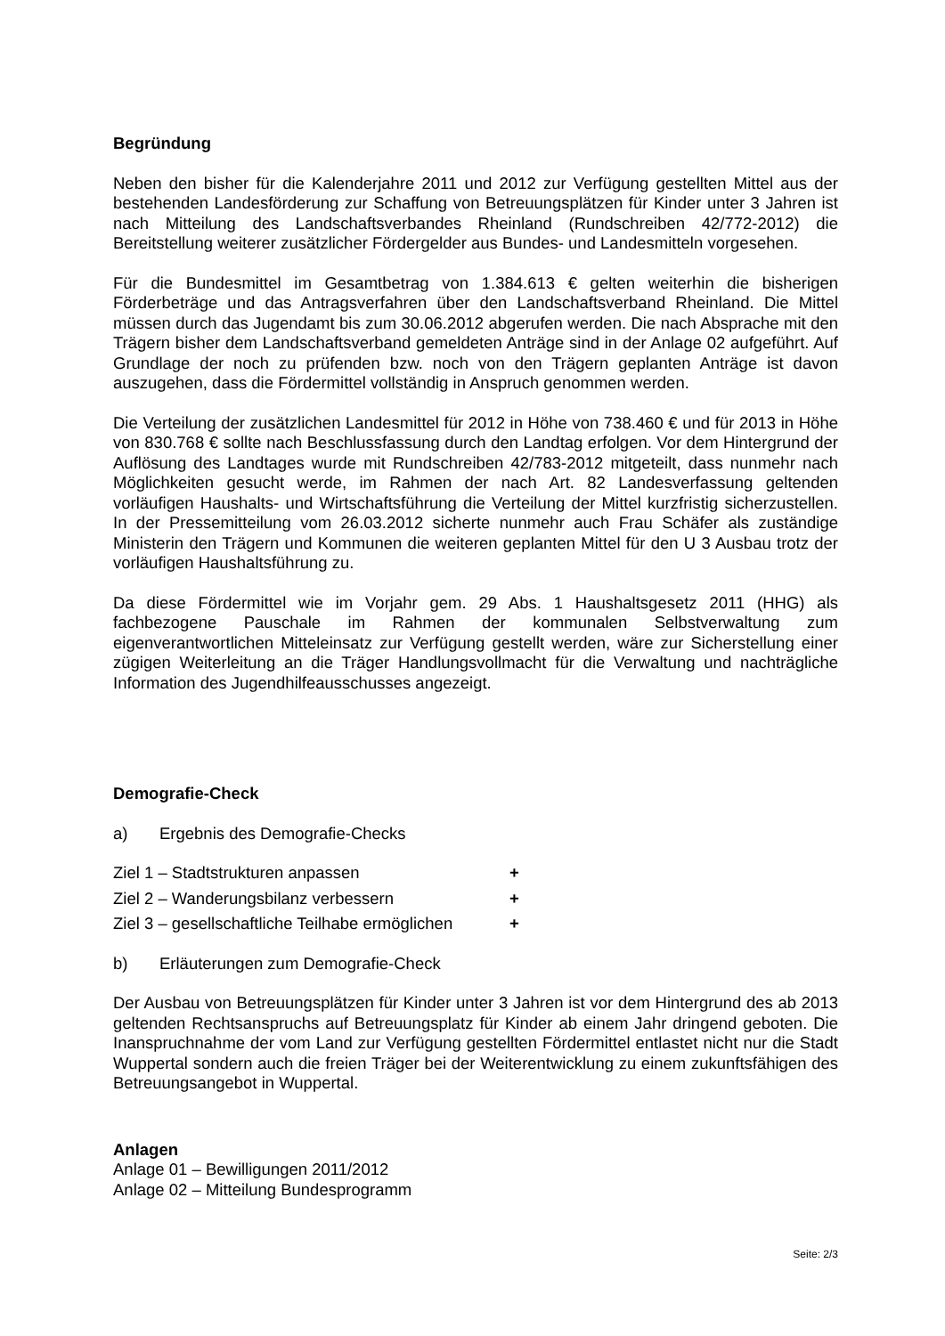Begründung
Neben den bisher für die Kalenderjahre 2011 und 2012 zur Verfügung gestellten Mittel aus der bestehenden Landesförderung zur Schaffung von Betreuungsplätzen für Kinder unter 3 Jahren ist nach Mitteilung des Landschaftsverbandes Rheinland (Rundschreiben 42/772-2012) die Bereitstellung weiterer zusätzlicher Fördergelder aus Bundes- und Landesmitteln vorgesehen.
Für die Bundesmittel im Gesamtbetrag von 1.384.613 € gelten weiterhin die bisherigen Förderbeträge und das Antragsverfahren über den Landschaftsverband Rheinland. Die Mittel müssen durch das Jugendamt bis zum 30.06.2012 abgerufen werden. Die nach Absprache mit den Trägern bisher dem Landschaftsverband gemeldeten Anträge sind in der Anlage 02 aufgeführt. Auf Grundlage der noch zu prüfenden bzw. noch von den Trägern geplanten Anträge ist davon auszugehen, dass die Fördermittel vollständig in Anspruch genommen werden.
Die Verteilung der zusätzlichen Landesmittel für 2012 in Höhe von 738.460 € und für 2013 in Höhe von 830.768 € sollte nach Beschlussfassung durch den Landtag erfolgen. Vor dem Hintergrund der Auflösung des Landtages wurde mit Rundschreiben 42/783-2012 mitgeteilt, dass nunmehr nach Möglichkeiten gesucht werde, im Rahmen der nach Art. 82 Landesverfassung geltenden vorläufigen Haushalts- und Wirtschaftsführung die Verteilung der Mittel kurzfristig sicherzustellen. In der Pressemitteilung vom 26.03.2012 sicherte nunmehr auch Frau Schäfer als zuständige Ministerin den Trägern und Kommunen die weiteren geplanten Mittel für den U 3 Ausbau trotz der vorläufigen Haushaltsführung zu.
Da diese Fördermittel wie im Vorjahr gem. 29 Abs. 1 Haushaltsgesetz 2011 (HHG) als fachbezogene Pauschale im Rahmen der kommunalen Selbstverwaltung zum eigenverantwortlichen Mitteleinsatz zur Verfügung gestellt werden, wäre zur Sicherstellung einer zügigen Weiterleitung an die Träger Handlungsvollmacht für die Verwaltung und nachträgliche Information des Jugendhilfeausschusses angezeigt.
Demografie-Check
a) Ergebnis des Demografie-Checks
Ziel 1 – Stadtstrukturen anpassen +
Ziel 2 – Wanderungsbilanz verbessern +
Ziel 3 – gesellschaftliche Teilhabe ermöglichen +
b) Erläuterungen zum Demografie-Check
Der Ausbau von Betreuungsplätzen für Kinder unter 3 Jahren ist vor dem Hintergrund des ab 2013 geltenden Rechtsanspruchs auf Betreuungsplatz für Kinder ab einem Jahr dringend geboten. Die Inanspruchnahme der vom Land zur Verfügung gestellten Fördermittel entlastet nicht nur die Stadt Wuppertal sondern auch die freien Träger bei der Weiterentwicklung zu einem zukunftsfähigen des Betreuungsangebot in Wuppertal.
Anlagen
Anlage 01 – Bewilligungen 2011/2012
Anlage 02 – Mitteilung Bundesprogramm
Seite: 2/3